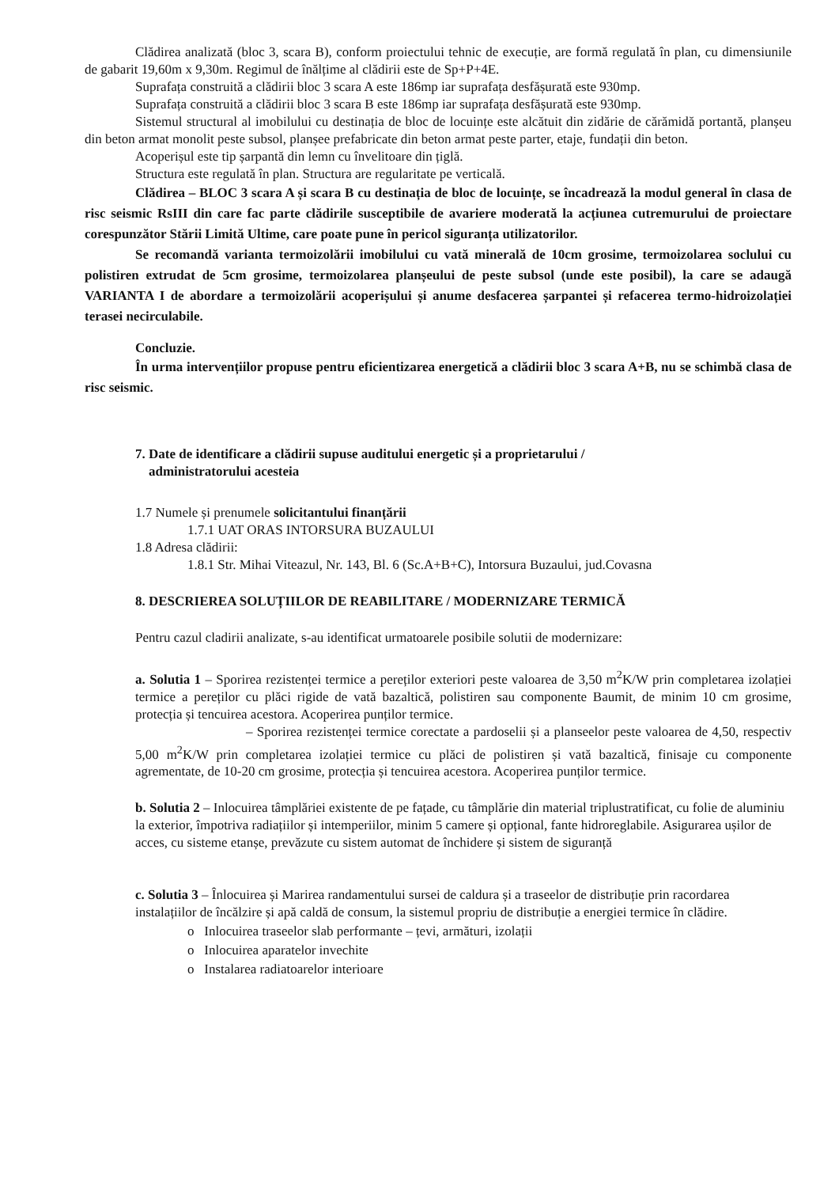Clădirea analizată (bloc 3, scara B), conform proiectului tehnic de execuție, are formă regulată în plan, cu dimensiunile de gabarit 19,60m x 9,30m. Regimul de înălțime al clădirii este de Sp+P+4E.
Suprafața construită a clădirii bloc 3 scara A este 186mp iar suprafața desfășurată este 930mp.
Suprafața construită a clădirii bloc 3 scara B este 186mp iar suprafața desfășurată este 930mp.
Sistemul structural al imobilului cu destinația de bloc de locuințe este alcătuit din zidărie de cărămidă portantă, planșeu din beton armat monolit peste subsol, planșee prefabricate din beton armat peste parter, etaje, fundații din beton.
Acoperișul este tip șarpantă din lemn cu învelitoare din țiglă.
Structura este regulată în plan. Structura are regularitate pe verticală.
Clădirea – BLOC 3 scara A și scara B cu destinația de bloc de locuințe, se încadrează la modul general în clasa de risc seismic RsIII din care fac parte clădirile susceptibile de avariere moderată la acțiunea cutremurului de proiectare corespunzător Stării Limită Ultime, care poate pune în pericol siguranța utilizatorilor.
Se recomandă varianta termoizolării imobilului cu vată minerală de 10cm grosime, termoizolarea soclului cu polistiren extrudat de 5cm grosime, termoizolarea planșeului de peste subsol (unde este posibil), la care se adaugă VARIANTA I de abordare a termoizolării acoperișului și anume desfacerea șarpantei și refacerea termo-hidroizolației terasei necirculabile.
Concluzie.
În urma intervențiilor propuse pentru eficientizarea energetică a clădirii bloc 3 scara A+B, nu se schimbă clasa de risc seismic.
7. Date de identificare a clădirii supuse auditului energetic și a proprietarului /
administratorului acesteia
1.7 Numele și prenumele solicitantului finanțării
1.7.1 UAT ORAS INTORSURA BUZAULUI
1.8 Adresa clădirii:
1.8.1 Str. Mihai Viteazul, Nr. 143, Bl. 6 (Sc.A+B+C), Intorsura Buzaului, jud.Covasna
8. DESCRIEREA SOLUȚIILOR DE REABILITARE / MODERNIZARE TERMICĂ
Pentru cazul cladirii analizate, s-au identificat urmatoarele posibile solutii de modernizare:
a. Solutia 1 – Sporirea rezistenței termice a pereților exteriori peste valoarea de 3,50 m<sup>2</sup>K/W prin completarea izolației termice a pereților cu plăci rigide de vată bazaltică, polistiren sau componente Baumit, de minim 10 cm grosime, protecția și tencuirea acestora. Acoperirea punților termice.
– Sporirea rezistenței termice corectate a pardoselii și a planseelor peste valoarea de 4,50, respectiv 5,00 m<sup>2</sup>K/W prin completarea izolației termice cu plăci de polistiren și vată bazaltică, finisaje cu componente agrementate, de 10-20 cm grosime, protecția și tencuirea acestora. Acoperirea punților termice.
b. Solutia 2 – Inlocuirea tâmplăriei existente de pe fațade, cu tâmplărie din material triplustratificat, cu folie de aluminiu la exterior, împotriva radiațiilor și intemperiilor, minim 5 camere și opțional, fante hidroreglabile. Asigurarea ușilor de acces, cu sisteme etanșe, prevăzute cu sistem automat de închidere și sistem de siguranță
c. Solutia 3 – Înlocuirea și Marirea randamentului sursei de caldura și a traseelor de distribuție prin racordarea instalațiilor de încălzire și apă caldă de consum, la sistemul propriu de distribuție a energiei termice în clădire.
o Inlocuirea traseelor slab performante – țevi, armături, izolații
o Inlocuirea aparatelor invechite
o Instalarea radiatoarelor interioare